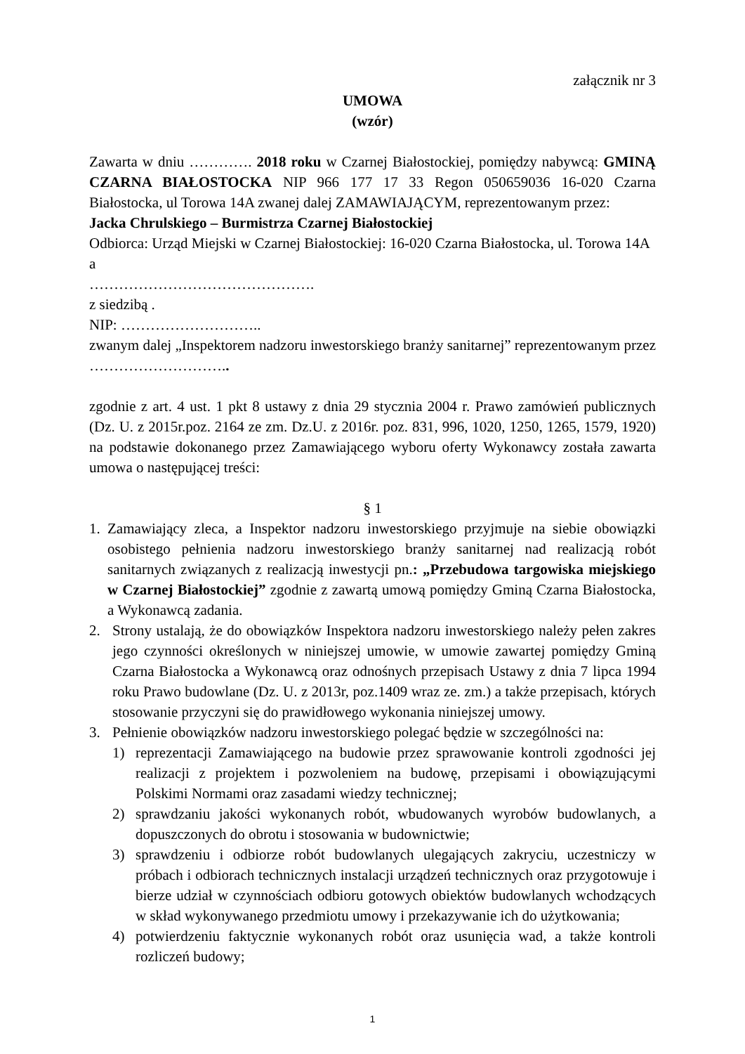załącznik nr 3
UMOWA
(wzór)
Zawarta w dniu …………. 2018 roku w Czarnej Białostockiej, pomiędzy nabywcą: GMINĄ CZARNA BIAŁOSTOCKA NIP 966 177 17 33 Regon 050659036 16-020 Czarna Białostocka, ul Torowa 14A zwanej dalej ZAMAWIAJĄCYM, reprezentowanym przez:
Jacka Chrulskiego – Burmistrza Czarnej Białostockiej
Odbiorca: Urząd Miejski w Czarnej Białostockiej: 16-020 Czarna Białostocka, ul. Torowa 14A
a
……………………………………….
z siedzibą .
NIP: ………………………..
zwanym dalej „Inspektorem nadzoru inwestorskiego branży sanitarnej” reprezentowanym przez ………………………..
zgodnie z art. 4 ust. 1 pkt 8 ustawy z dnia 29 stycznia 2004 r. Prawo zamówień publicznych (Dz. U. z 2015r.poz. 2164 ze zm. Dz.U. z 2016r. poz. 831, 996, 1020, 1250, 1265, 1579, 1920) na podstawie dokonanego przez Zamawiającego wyboru oferty Wykonawcy została zawarta umowa o następującej treści:
§ 1
1. Zamawiający zleca, a Inspektor nadzoru inwestorskiego przyjmuje na siebie obowiązki osobistego pełnienia nadzoru inwestorskiego branży sanitarnej nad realizacją robót sanitarnych związanych z realizacją inwestycji pn.: „Przebudowa targowiska miejskiego w Czarnej Białostockiej” zgodnie z zawartą umową pomiędzy Gminą Czarna Białostocka, a Wykonawcą zadania.
2. Strony ustalają, że do obowiązków Inspektora nadzoru inwestorskiego należy pełen zakres jego czynności określonych w niniejszej umowie, w umowie zawartej pomiędzy Gminą Czarna Białostocka a Wykonawcą oraz odnośnych przepisach Ustawy z dnia 7 lipca 1994 roku Prawo budowlane (Dz. U. z 2013r, poz.1409 wraz ze. zm.) a także przepisach, których stosowanie przyczyni się do prawidłowego wykonania niniejszej umowy.
3. Pełnienie obowiązków nadzoru inwestorskiego polegać będzie w szczególności na:
1) reprezentacji Zamawiającego na budowie przez sprawowanie kontroli zgodności jej realizacji z projektem i pozwoleniem na budowę, przepisami i obowiązującymi Polskimi Normami oraz zasadami wiedzy technicznej;
2) sprawdzaniu jakości wykonanych robót, wbudowanych wyrobów budowlanych, a dopuszczonych do obrotu i stosowania w budownictwie;
3) sprawdzeniu i odbiorze robót budowlanych ulegających zakryciu, uczestniczy w próbach i odbiorach technicznych instalacji urządzeń technicznych oraz przygotowuje i bierze udział w czynnościach odbioru gotowych obiektów budowlanych wchodzących w skład wykonywanego przedmiotu umowy i przekazywanie ich do użytkowania;
4) potwierdzeniu faktycznie wykonanych robót oraz usunięcia wad, a także kontroli rozliczeń budowy;
1